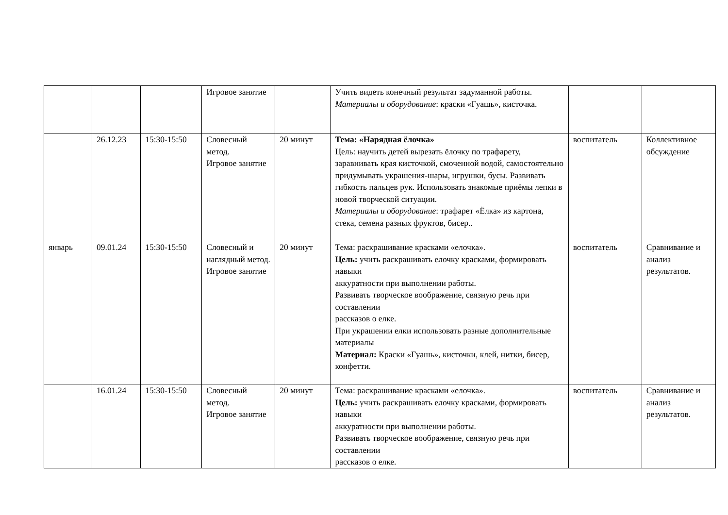| | | | Игровое занятие | | Учить видеть конечный результат задуманной работы. Материалы и оборудование : краски «Гуашь», кисточка. | | |
| | 26.12.23 | 15:30-15:50 | Словесный метод. Игровое занятие | 20 минут | Тема: «Нарядная ёлочка» Цель: научить детей вырезать ёлочку по трафарету, заравнивать края кисточкой, смоченной водой, самостоятельно придумывать украшения-шары, игрушки, бусы. Развивать гибкость пальцев рук. Использовать знакомые приёмы лепки в новой творческой ситуации. Материалы и оборудование : трафарет «Ёлка» из картона, стека, семена разных фруктов, бисер.. | воспитатель | Коллективное обсуждение |
| январь | 09.01.24 | 15:30-15:50 | Словесный и наглядный метод. Игровое занятие | 20 минут | Тема: раскрашивание красками «елочка». Цель: учить раскрашивать елочку красками, формировать навыки аккуратности при выполнении работы. Развивать творческое воображение, связную речь при составлении рассказов о елке. При украшении елки использовать разные дополнительные материалы Материал: Краски «Гуашь», кисточки, клей, нитки, бисер, конфетти. | воспитатель | Сравнивание и анализ результатов. |
| | 16.01.24 | 15:30-15:50 | Словесный метод. Игровое занятие | 20 минут | Тема: раскрашивание красками «елочка». Цель: учить раскрашивать елочку красками, формировать навыки аккуратности при выполнении работы. Развивать творческое воображение, связную речь при составлении рассказов о елке. | воспитатель | Сравнивание и анализ результатов. |